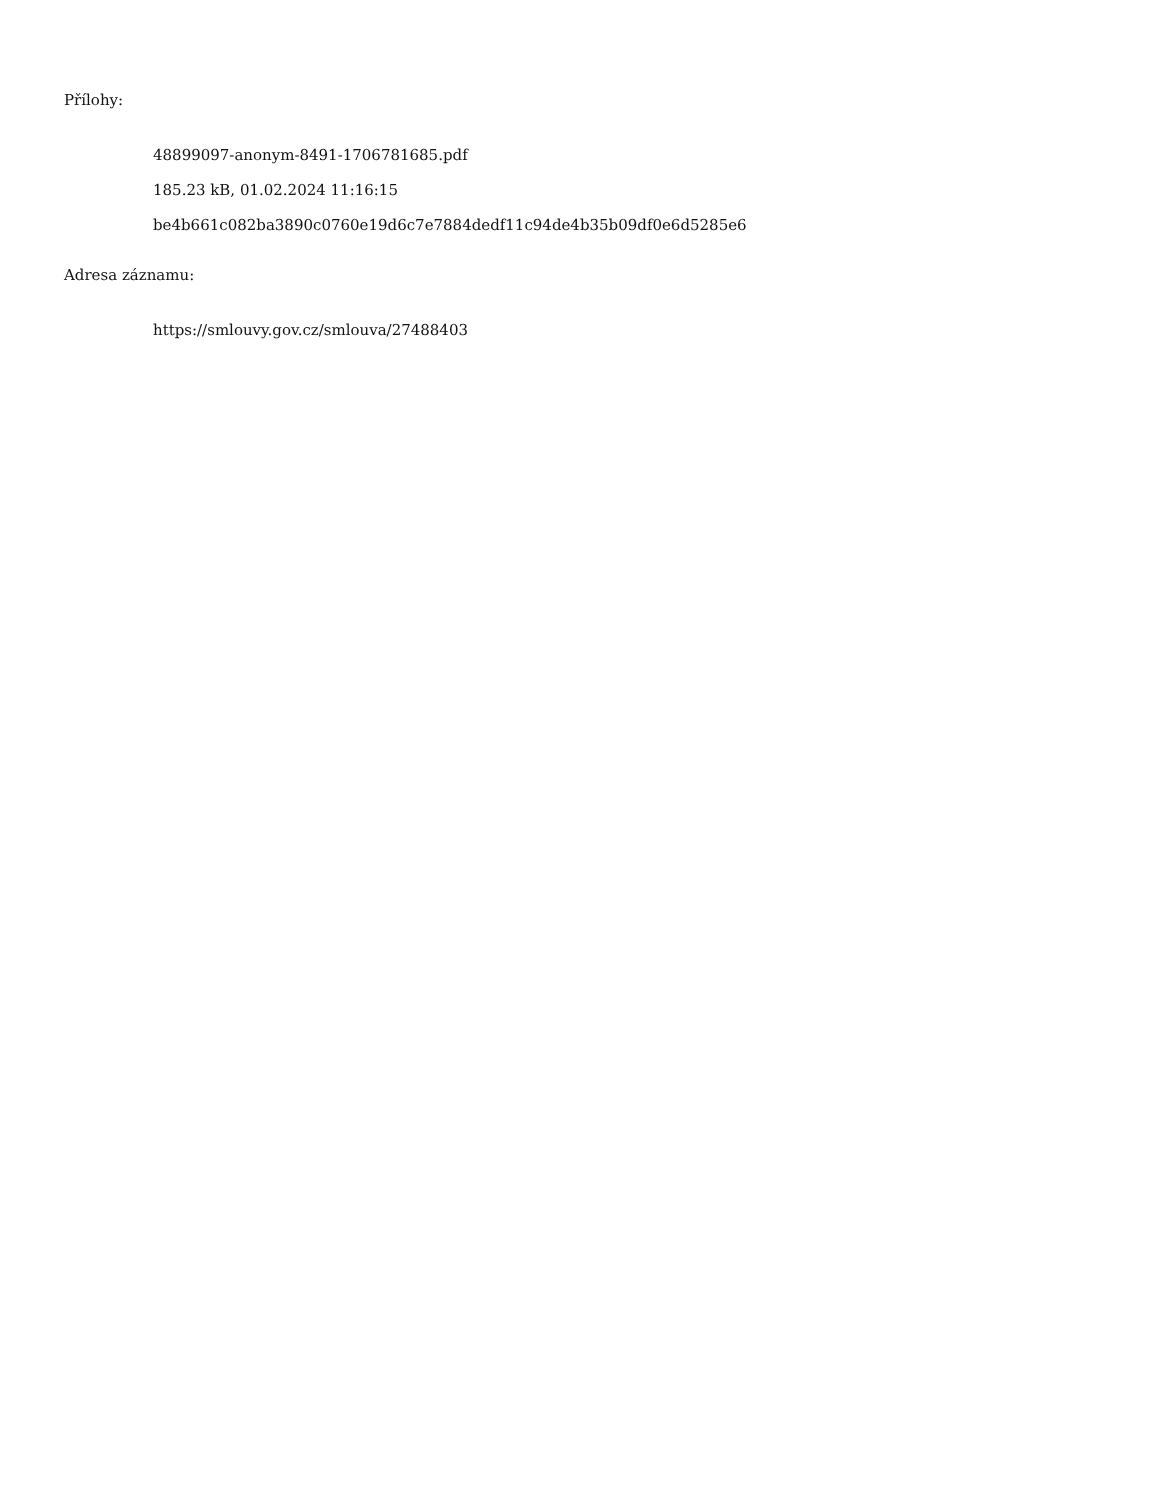Přílohy:
48899097-anonym-8491-1706781685.pdf
185.23 kB, 01.02.2024 11:16:15
be4b661c082ba3890c0760e19d6c7e7884dedf11c94de4b35b09df0e6d5285e6
Adresa záznamu:
https://smlouvy.gov.cz/smlouva/27488403